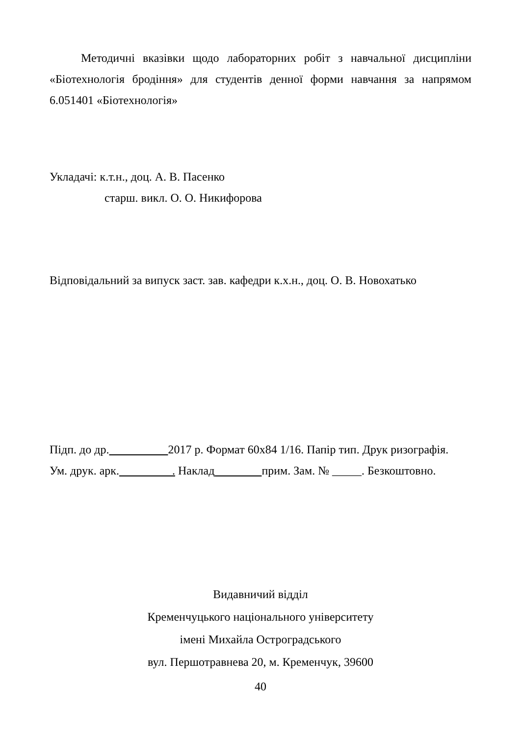Методичні вказівки щодо лабораторних робіт з навчальної дисципліни «Біотехнологія бродіння» для студентів денної форми навчання за напрямом 6.051401 «Біотехнологія»
Укладачі: к.т.н., доц. А. В. Пасенко
старш. викл. О. О. Никифорова
Відповідальний за випуск заст. зав. кафедри к.х.н., доц. О. В. Новохатько
Підп. до др. 2017 р. Формат 60х84 1/16. Папір тип. Друк ризографія.
Ум. друк. арк. . Наклад прим. Зам. № _____. Безкоштовно.
Видавничий відділ
Кременчуцького національного університету
імені Михайла Остроградського
вул. Першотравнева 20, м. Кременчук, 39600
40